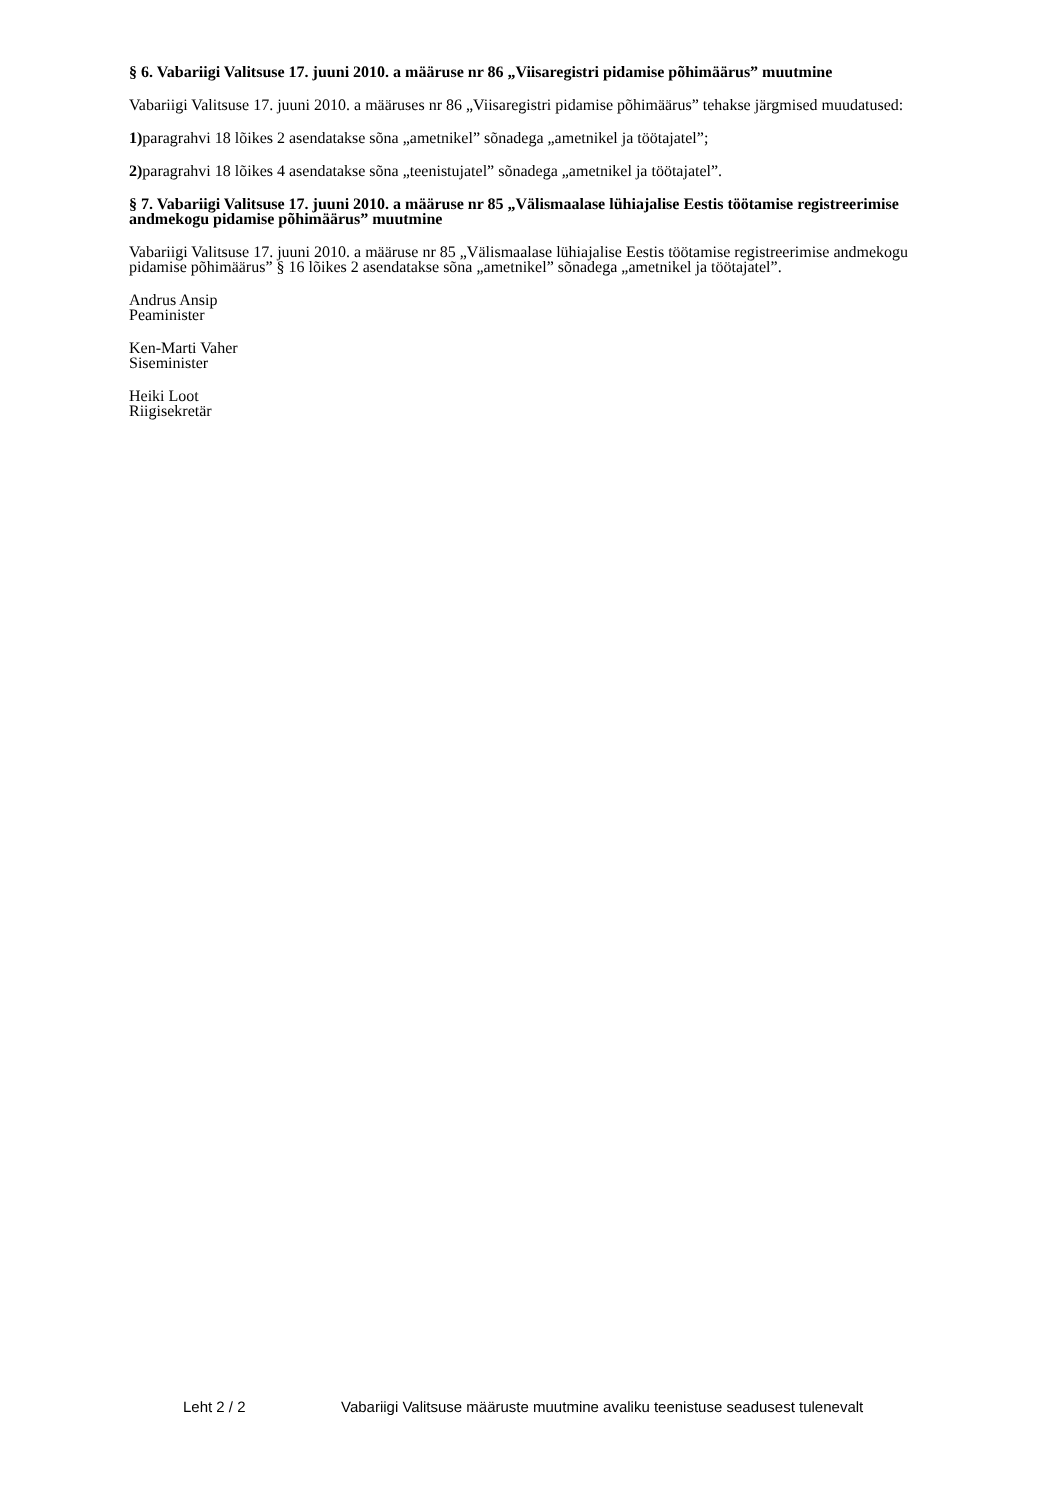§ 6. Vabariigi Valitsuse 17. juuni 2010. a määruse nr 86 „Viisaregistri pidamise põhimäärus” muutmine
Vabariigi Valitsuse 17. juuni 2010. a määruses nr 86 „Viisaregistri pidamise põhimäärus” tehakse järgmised muudatused:
1) paragrahvi 18 lõikes 2 asendatakse sõna „ametnikel” sõnadega „ametnikel ja töötajatel”;
2) paragrahvi 18 lõikes 4 asendatakse sõna „teenistujatel” sõnadega „ametnikel ja töötajatel”.
§ 7. Vabariigi Valitsuse 17. juuni 2010. a määruse nr 85 „Välismaalase lühiajalise Eestis töötamise registreerimise andmekogu pidamise põhimäärus” muutmine
Vabariigi Valitsuse 17. juuni 2010. a määruse nr 85 „Välismaalase lühiajalise Eestis töötamise registreerimise andmekogu pidamise põhimäärus” § 16 lõikes 2 asendatakse sõna „ametnikel” sõnadega „ametnikel ja töötajatel”.
Andrus Ansip
Peaminister
Ken-Marti Vaher
Siseminister
Heiki Loot
Riigisekretär
Leht 2 / 2 Vabariigi Valitsuse määruste muutmine avaliku teenistuse seadusest tulenevalt